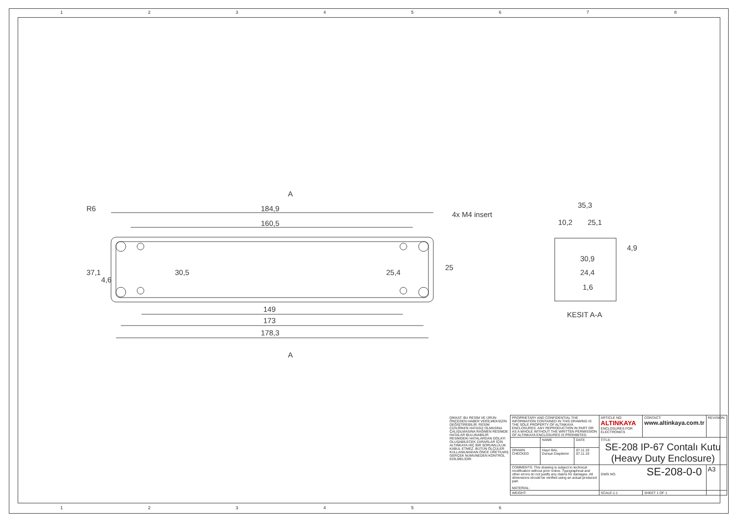1 2 3 4 5 6 7 8
184,9
160,5
149
173
178,3
A
A
4x M4 insert
37,1
30,5
25,4
25
4,6
R6
35,3
10,2
25,1
4,9
30,9
24,4
1,6
KESIT A-A
1 2 3 4 5 6
| DİKKAT: BU RESİM VE ÜRÜN ÖNCEDEN HABER VERİLMEKSİZİN DEĞİŞTİREBİLİR. RESİM ÇİZİLİRKEN HATASIZ OLMASINA ÇALIŞILMASINA RAĞMEN RESİMDE HATALAR BULUNABİLİR. RESİMDEKİ HATALARDAN DOLAYI OLUŞABİLECEK ZARARLAR İÇİN ALTINKAYA HİÇ BİR SORUMLULUK KABUL ETMEZ. BÜTÜN ÖLÇÜLER KULLANILMADAN ÖNCE ÜRETİLMİŞ GERÇEK NUMUNEDEN KONTROL EDİLMELİDİR. | PROPRIETARY AND CONFIDENTIAL THE INFORMATION CONTAINED IN THIS DRAWING IS THE SOLE PROPERTY OF ALTINKAYA ENCLOSURES. ANY REPRODUCTION IN PART OR AS A WHOLE WITHOUT THE WRITTEN PERMISSION OF ALTINKAYA ENCLOSURES IS PROHIBITED. | | | ARTICLE NO: ALTINKAYA ENCLOSURES FOR ELECTRONICS | CONTACT: www.altinkaya.com.tr | REVISION: |
| | | NAME | DATE | TITLE: SE-208 IP-67 Contalı Kutu (Heavy Duty Enclosure) | | |
| | DRAWN CHECKED | Hayri BAL Dursun Daşdemir | 07.11.19 07.11.19 | | | |
| | COMMENTS: This drawing is subject to technical modification without prior notice. Typographical and other errors do not justify any claims for damages. All dimensions should be verified using an actual produced part. MATERIAL: | | | DWG NO. SE-208-0-0 | | A3 |
| | WEIGHT: | | | SCALE:1:1 | SHEET 1 OF 1 | |